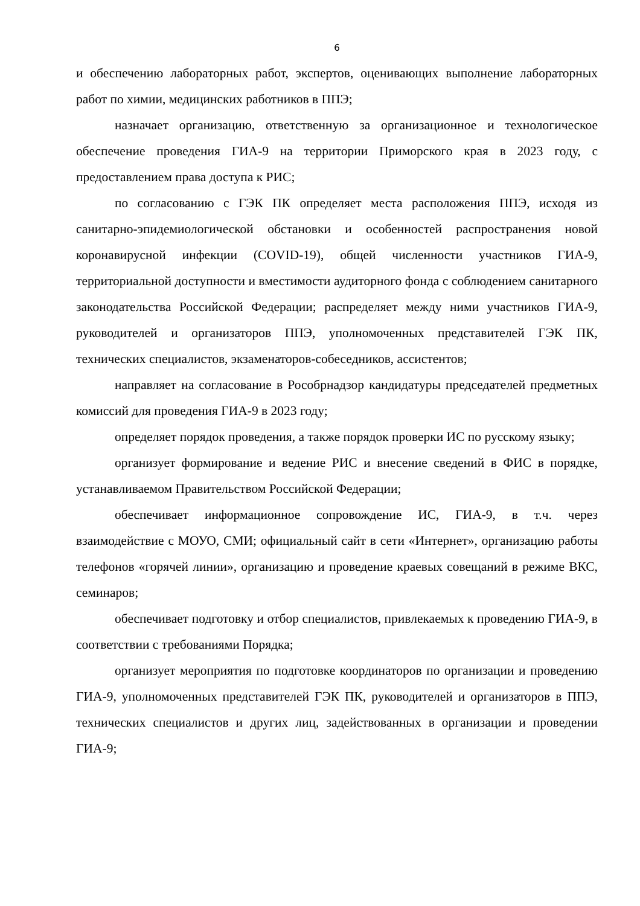6
и обеспечению лабораторных работ, экспертов, оценивающих выполнение лабораторных работ по химии, медицинских работников в ППЭ;
назначает организацию, ответственную за организационное и технологическое обеспечение проведения ГИА-9 на территории Приморского края в 2023 году, с предоставлением права доступа к РИС;
по согласованию с ГЭК ПК определяет места расположения ППЭ, исходя из санитарно-эпидемиологической обстановки и особенностей распространения новой коронавирусной инфекции (COVID-19), общей численности участников ГИА-9, территориальной доступности и вместимости аудиторного фонда с соблюдением санитарного законодательства Российской Федерации; распределяет между ними участников ГИА-9, руководителей и организаторов ППЭ, уполномоченных представителей ГЭК ПК, технических специалистов, экзаменаторов-собеседников, ассистентов;
направляет на согласование в Рособрнадзор кандидатуры председателей предметных комиссий для проведения ГИА-9 в 2023 году;
определяет порядок проведения, а также порядок проверки ИС по русскому языку;
организует формирование и ведение РИС и внесение сведений в ФИС в порядке, устанавливаемом Правительством Российской Федерации;
обеспечивает информационное сопровождение ИС, ГИА-9, в т.ч. через взаимодействие с МОУО, СМИ; официальный сайт в сети «Интернет», организацию работы телефонов «горячей линии», организацию и проведение краевых совещаний в режиме ВКС, семинаров;
обеспечивает подготовку и отбор специалистов, привлекаемых к проведению ГИА-9, в соответствии с требованиями Порядка;
организует мероприятия по подготовке координаторов по организации и проведению ГИА-9, уполномоченных представителей ГЭК ПК, руководителей и организаторов в ППЭ, технических специалистов и других лиц, задействованных в организации и проведении ГИА-9;